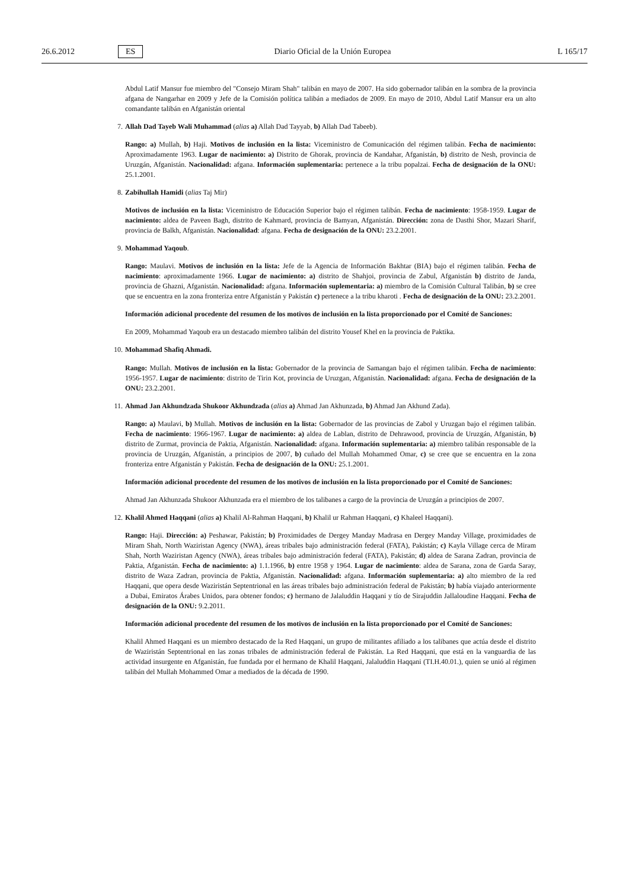26.6.2012 ES Diario Oficial de la Unión Europea L 165/17
Abdul Latif Mansur fue miembro del "Consejo Miram Shah" talibán en mayo de 2007. Ha sido gobernador talibán en la sombra de la provincia afgana de Nangarhar en 2009 y Jefe de la Comisión política talibán a mediados de 2009. En mayo de 2010, Abdul Latif Mansur era un alto comandante talibán en Afganistán oriental
7. Allah Dad Tayeb Wali Muhammad (alias a) Allah Dad Tayyab, b) Allah Dad Tabeeb).
Rango: a) Mullah, b) Haji. Motivos de inclusión en la lista: Viceministro de Comunicación del régimen talibán. Fecha de nacimiento: Aproximadamente 1963. Lugar de nacimiento: a) Distrito de Ghorak, provincia de Kandahar, Afganistán, b) distrito de Nesh, provincia de Uruzgán, Afganistán. Nacionalidad: afgana. Información suplementaria: pertenece a la tribu popalzai. Fecha de designación de la ONU: 25.1.2001.
8. Zabihullah Hamidi (alias Taj Mir)
Motivos de inclusión en la lista: Viceministro de Educación Superior bajo el régimen talibán. Fecha de nacimiento: 1958-1959. Lugar de nacimiento: aldea de Paveen Bagh, distrito de Kahmard, provincia de Bamyan, Afganistán. Dirección: zona de Dasthi Shor, Mazari Sharif, provincia de Balkh, Afganistán. Nacionalidad: afgana. Fecha de designación de la ONU: 23.2.2001.
9. Mohammad Yaqoub.
Rango: Maulavi. Motivos de inclusión en la lista: Jefe de la Agencia de Información Bakhtar (BIA) bajo el régimen talibán. Fecha de nacimiento: aproximadamente 1966. Lugar de nacimiento: a) distrito de Shahjoi, provincia de Zabul, Afganistán b) distrito de Janda, provincia de Ghazni, Afganistán. Nacionalidad: afgana. Información suplementaria: a) miembro de la Comisión Cultural Talibán, b) se cree que se encuentra en la zona fronteriza entre Afganistán y Pakistán c) pertenece a la tribu kharoti . Fecha de designación de la ONU: 23.2.2001.
Información adicional procedente del resumen de los motivos de inclusión en la lista proporcionado por el Comité de Sanciones:
En 2009, Mohammad Yaqoub era un destacado miembro talibán del distrito Yousef Khel en la provincia de Paktika.
10. Mohammad Shafiq Ahmadi.
Rango: Mullah. Motivos de inclusión en la lista: Gobernador de la provincia de Samangan bajo el régimen talibán. Fecha de nacimiento: 1956-1957. Lugar de nacimiento: distrito de Tirin Kot, provincia de Uruzgan, Afganistán. Nacionalidad: afgana. Fecha de designación de la ONU: 23.2.2001.
11. Ahmad Jan Akhundzada Shukoor Akhundzada (alias a) Ahmad Jan Akhunzada, b) Ahmad Jan Akhund Zada).
Rango: a) Maulavi, b) Mullah. Motivos de inclusión en la lista: Gobernador de las provincias de Zabol y Uruzgan bajo el régimen talibán. Fecha de nacimiento: 1966-1967. Lugar de nacimiento: a) aldea de Lablan, distrito de Dehrawood, provincia de Uruzgán, Afganistán, b) distrito de Zurmat, provincia de Paktia, Afganistán. Nacionalidad: afgana. Información suplementaria: a) miembro talibán responsable de la provincia de Uruzgán, Afganistán, a principios de 2007, b) cuñado del Mullah Mohammed Omar, c) se cree que se encuentra en la zona fronteriza entre Afganistán y Pakistán. Fecha de designación de la ONU: 25.1.2001.
Información adicional procedente del resumen de los motivos de inclusión en la lista proporcionado por el Comité de Sanciones:
Ahmad Jan Akhunzada Shukoor Akhunzada era el miembro de los talibanes a cargo de la provincia de Uruzgán a principios de 2007.
12. Khalil Ahmed Haqqani (alias a) Khalil Al-Rahman Haqqani, b) Khalil ur Rahman Haqqani, c) Khaleel Haqqani).
Rango: Haji. Dirección: a) Peshawar, Pakistán; b) Proximidades de Dergey Manday Madrasa en Dergey Manday Village, proximidades de Miram Shah, North Waziristan Agency (NWA), áreas tribales bajo administración federal (FATA), Pakistán; c) Kayla Village cerca de Miram Shah, North Waziristan Agency (NWA), áreas tribales bajo administración federal (FATA), Pakistán; d) aldea de Sarana Zadran, provincia de Paktia, Afganistán. Fecha de nacimiento: a) 1.1.1966, b) entre 1958 y 1964. Lugar de nacimiento: aldea de Sarana, zona de Garda Saray, distrito de Waza Zadran, provincia de Paktia, Afganistán. Nacionalidad: afgana. Información suplementaria: a) alto miembro de la red Haqqani, que opera desde Waziristán Septentrional en las áreas tribales bajo administración federal de Pakistán; b) había viajado anteriormente a Dubai, Emiratos Árabes Unidos, para obtener fondos; c) hermano de Jalaluddin Haqqani y tío de Sirajuddin Jallaloudine Haqqani. Fecha de designación de la ONU: 9.2.2011.
Información adicional procedente del resumen de los motivos de inclusión en la lista proporcionado por el Comité de Sanciones:
Khalil Ahmed Haqqani es un miembro destacado de la Red Haqqani, un grupo de militantes afiliado a los talibanes que actúa desde el distrito de Waziristán Septentrional en las zonas tribales de administración federal de Pakistán. La Red Haqqani, que está en la vanguardia de las actividad insurgente en Afganistán, fue fundada por el hermano de Khalil Haqqani, Jalaluddin Haqqani (TI.H.40.01.), quien se unió al régimen talibán del Mullah Mohammed Omar a mediados de la década de 1990.